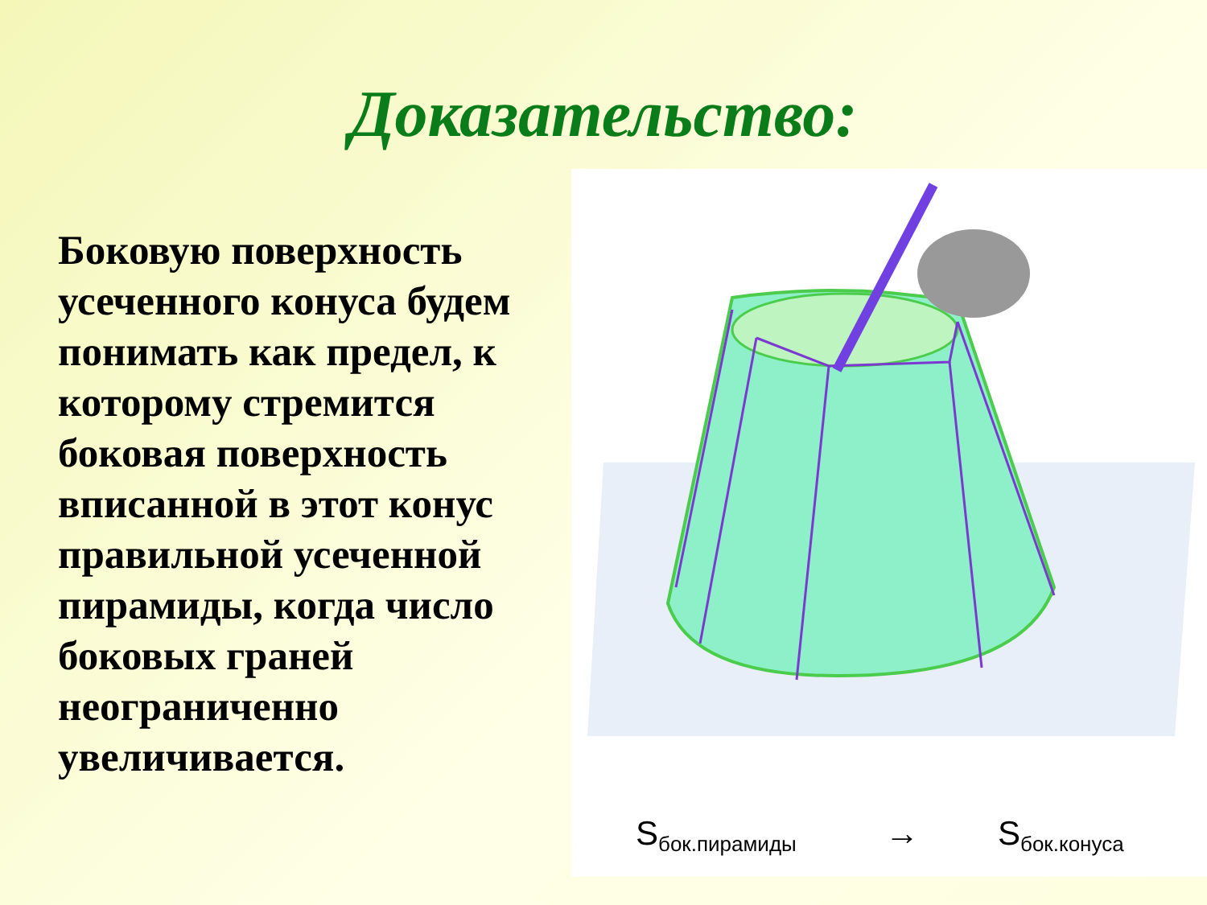Доказательство:
Боковую поверхность усеченного конуса будем понимать как предел, к которому стремится боковая поверхность вписанной в этот конус правильной усеченной пирамиды, когда число боковых граней неограниченно увеличивается.
Sбок.пирамиды
→
Sбок.конуса